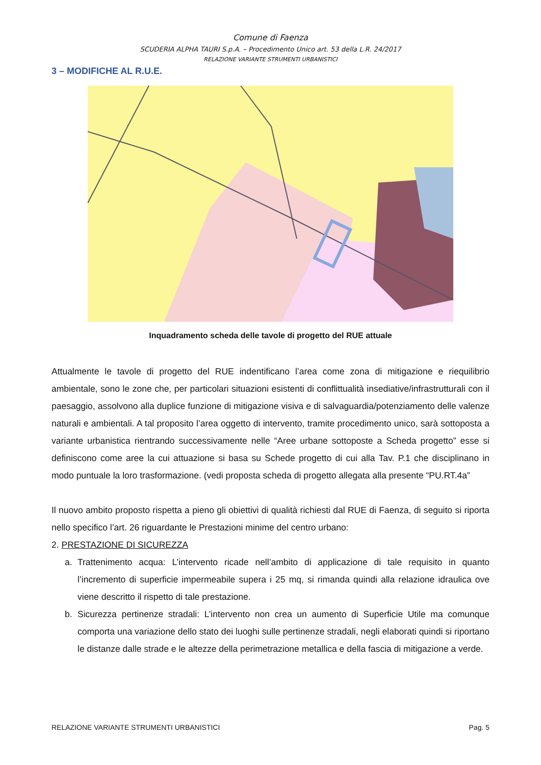Comune di Faenza
SCUDERIA ALPHA TAURI S.p.A. – Procedimento Unico art. 53 della L.R. 24/2017
RELAZIONE VARIANTE STRUMENTI URBANISTICI
3 – MODIFICHE AL R.U.E.
Inquadramento scheda delle tavole di progetto del RUE attuale
Attualmente le tavole di progetto del RUE indentificano l’area come zona di mitigazione e riequilibrio ambientale, sono le zone che, per particolari situazioni esistenti di conflittualità insediative/infrastrutturali con il paesaggio, assolvono alla duplice funzione di mitigazione visiva e di salvaguardia/potenziamento delle valenze naturali e ambientali. A tal proposito l’area oggetto di intervento, tramite procedimento unico, sarà sottoposta a variante urbanistica rientrando successivamente nelle “Aree urbane sottoposte a Scheda progetto” esse si definiscono come aree la cui attuazione si basa su Schede progetto di cui alla Tav. P.1 che disciplinano in modo puntuale la loro trasformazione. (vedi proposta scheda di progetto allegata alla presente “PU.RT.4a”
Il nuovo ambito proposto rispetta a pieno gli obiettivi di qualità richiesti dal RUE di Faenza, di seguito si riporta nello specifico l’art. 26 riguardante le Prestazioni minime del centro urbano:
2. PRESTAZIONE DI SICUREZZA
a. Trattenimento acqua: L’intervento ricade nell’ambito di applicazione di tale requisito in quanto l’incremento di superficie impermeabile supera i 25 mq, si rimanda quindi alla relazione idraulica ove viene descritto il rispetto di tale prestazione.
b. Sicurezza pertinenze stradali: L’intervento non crea un aumento di Superficie Utile ma comunque comporta una variazione dello stato dei luoghi sulle pertinenze stradali, negli elaborati quindi si riportano le distanze dalle strade e le altezze della perimetrazione metallica e della fascia di mitigazione a verde.
RELAZIONE VARIANTE STRUMENTI URBANISTICI Pag. 5